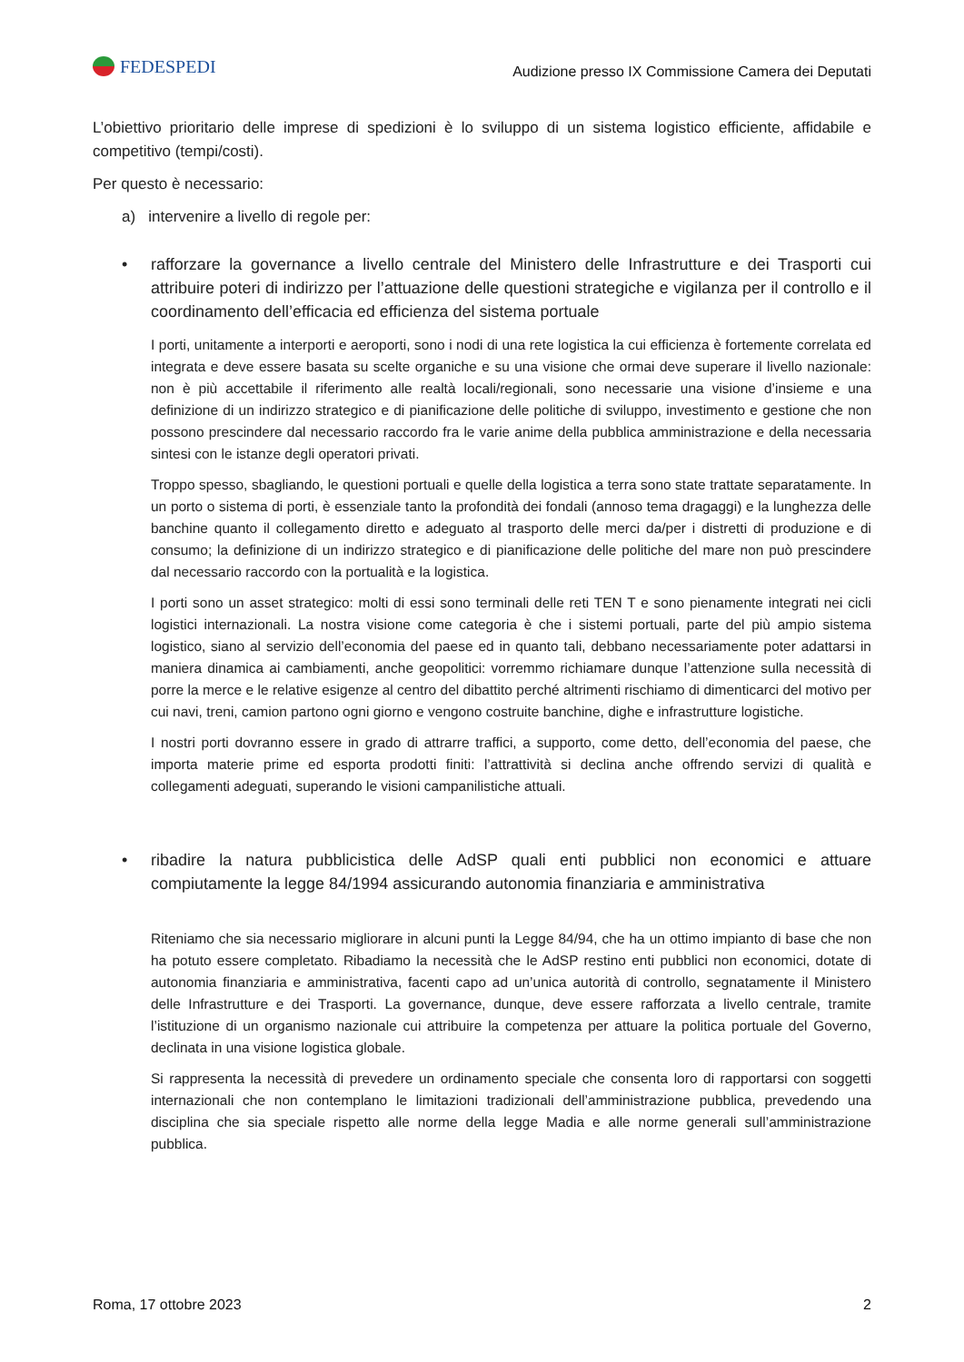FEDESPEDI
Audizione presso IX Commissione Camera dei Deputati
L’obiettivo prioritario delle imprese di spedizioni è lo sviluppo di un sistema logistico efficiente, affidabile e competitivo (tempi/costi).
Per questo è necessario:
a) intervenire a livello di regole per:
• rafforzare la governance a livello centrale del Ministero delle Infrastrutture e dei Trasporti cui attribuire poteri di indirizzo per l’attuazione delle questioni strategiche e vigilanza per il controllo e il coordinamento dell’efficacia ed efficienza del sistema portuale
I porti, unitamente a interporti e aeroporti, sono i nodi di una rete logistica la cui efficienza è fortemente correlata ed integrata e deve essere basata su scelte organiche e su una visione che ormai deve superare il livello nazionale: non è più accettabile il riferimento alle realtà locali/regionali, sono necessarie una visione d’insieme e una definizione di un indirizzo strategico e di pianificazione delle politiche di sviluppo, investimento e gestione che non possono prescindere dal necessario raccordo fra le varie anime della pubblica amministrazione e della necessaria sintesi con le istanze degli operatori privati.
Troppo spesso, sbagliando, le questioni portuali e quelle della logistica a terra sono state trattate separatamente. In un porto o sistema di porti, è essenziale tanto la profondità dei fondali (annoso tema dragaggi) e la lunghezza delle banchine quanto il collegamento diretto e adeguato al trasporto delle merci da/per i distretti di produzione e di consumo; la definizione di un indirizzo strategico e di pianificazione delle politiche del mare non può prescindere dal necessario raccordo con la portualità e la logistica.
I porti sono un asset strategico: molti di essi sono terminali delle reti TEN T e sono pienamente integrati nei cicli logistici internazionali. La nostra visione come categoria è che i sistemi portuali, parte del più ampio sistema logistico, siano al servizio dell’economia del paese ed in quanto tali, debbano necessariamente poter adattarsi in maniera dinamica ai cambiamenti, anche geopolitici: vorremmo richiamare dunque l’attenzione sulla necessità di porre la merce e le relative esigenze al centro del dibattito perché altrimenti rischiamo di dimenticarci del motivo per cui navi, treni, camion partono ogni giorno e vengono costruite banchine, dighe e infrastrutture logistiche.
I nostri porti dovranno essere in grado di attrarre traffici, a supporto, come detto, dell’economia del paese, che importa materie prime ed esporta prodotti finiti: l’attrattività si declina anche offrendo servizi di qualità e collegamenti adeguati, superando le visioni campanilistiche attuali.
• ribadire la natura pubblicistica delle AdSP quali enti pubblici non economici e attuare compiutamente la legge 84/1994 assicurando autonomia finanziaria e amministrativa
Riteniamo che sia necessario migliorare in alcuni punti la Legge 84/94, che ha un ottimo impianto di base che non ha potuto essere completato. Ribadiamo la necessità che le AdSP restino enti pubblici non economici, dotate di autonomia finanziaria e amministrativa, facenti capo ad un’unica autorità di controllo, segnatamente il Ministero delle Infrastrutture e dei Trasporti. La governance, dunque, deve essere rafforzata a livello centrale, tramite l’istituzione di un organismo nazionale cui attribuire la competenza per attuare la politica portuale del Governo, declinata in una visione logistica globale.
Si rappresenta la necessità di prevedere un ordinamento speciale che consenta loro di rapportarsi con soggetti internazionali che non contemplano le limitazioni tradizionali dell’amministrazione pubblica, prevedendo una disciplina che sia speciale rispetto alle norme della legge Madia e alle norme generali sull’amministrazione pubblica.
Roma, 17 ottobre 2023 2